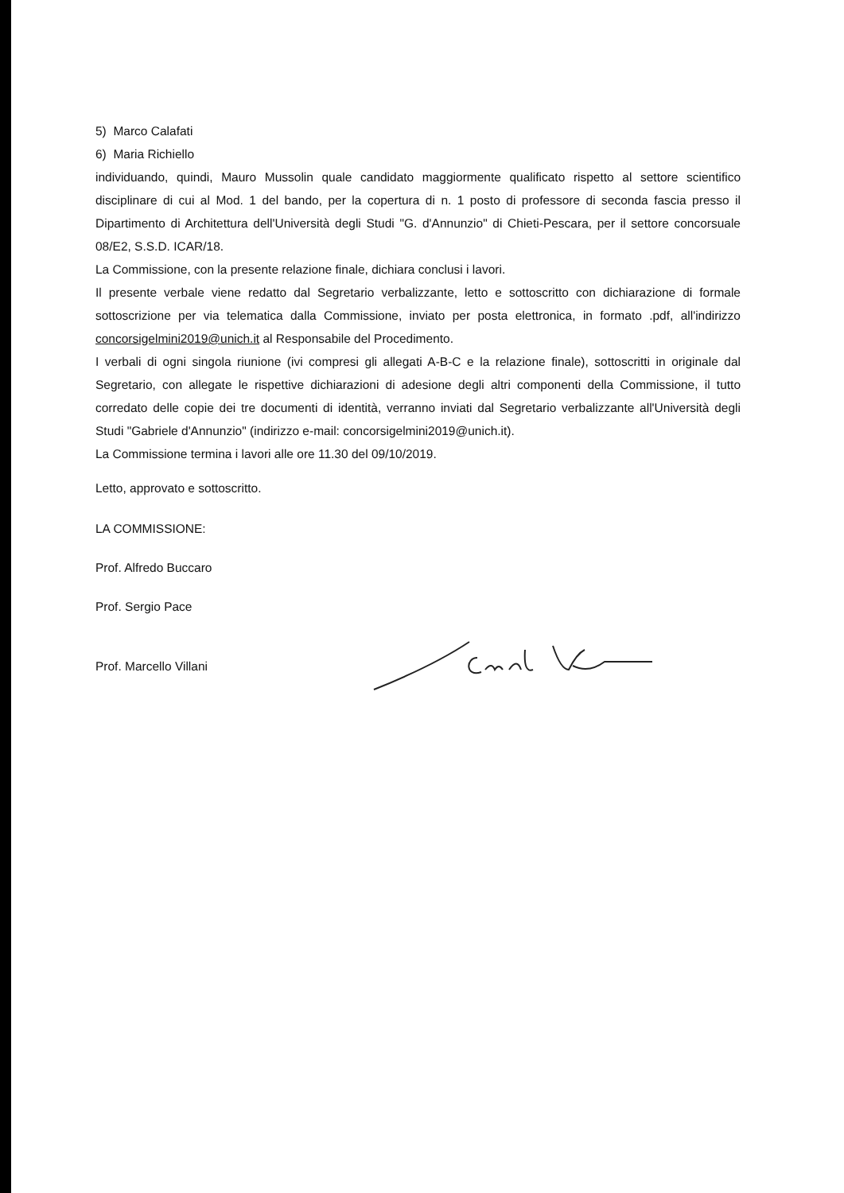5) Marco Calafati
6) Maria Richiello
individuando, quindi, Mauro Mussolin quale candidato maggiormente qualificato rispetto al settore scientifico disciplinare di cui al Mod. 1 del bando, per la copertura di n. 1 posto di professore di seconda fascia presso il Dipartimento di Architettura dell'Università degli Studi "G. d'Annunzio" di Chieti-Pescara, per il settore concorsuale 08/E2, S.S.D. ICAR/18.
La Commissione, con la presente relazione finale, dichiara conclusi i lavori.
Il presente verbale viene redatto dal Segretario verbalizzante, letto e sottoscritto con dichiarazione di formale sottoscrizione per via telematica dalla Commissione, inviato per posta elettronica, in formato .pdf, all'indirizzo concorsigelmini2019@unich.it al Responsabile del Procedimento.
I verbali di ogni singola riunione (ivi compresi gli allegati A-B-C e la relazione finale), sottoscritti in originale dal Segretario, con allegate le rispettive dichiarazioni di adesione degli altri componenti della Commissione, il tutto corredato delle copie dei tre documenti di identità, verranno inviati dal Segretario verbalizzante all'Università degli Studi "Gabriele d'Annunzio" (indirizzo e-mail: concorsigelmini2019@unich.it).
La Commissione termina i lavori alle ore 11.30 del 09/10/2019.
Letto, approvato e sottoscritto.
LA COMMISSIONE:
Prof. Alfredo Buccaro
Prof. Sergio Pace
Prof. Marcello Villani